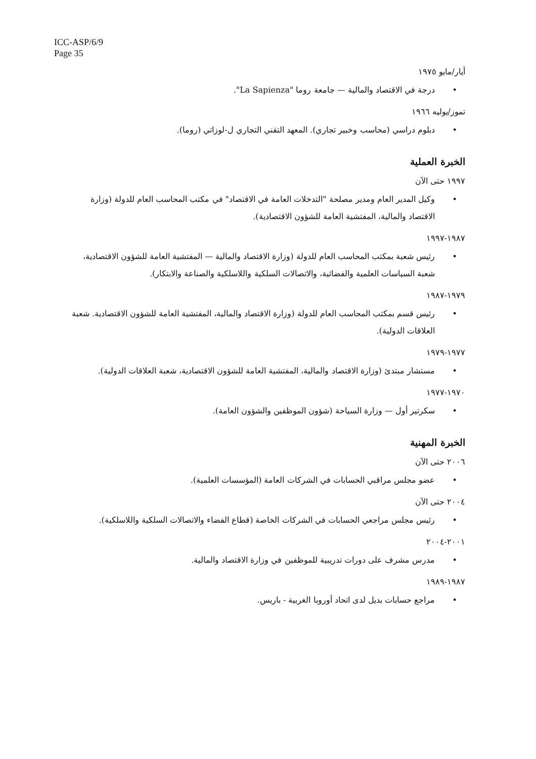ICC-ASP/6/9
Page 35
أيار/مايو ١٩٧٥
• درجة في الاقتصاد والمالية — جامعة روما "La Sapienza".
تموز/يوليه ١٩٦٦
• دبلوم دراسي (محاسب وخبير تجاري). المعهد التقني التجاري ل-لوزاتي (روما).
الخبرة العملية
١٩٩٧ حتى الآن
• وكيل المدير العام ومدير مصلحة "التدخلات العامة في الاقتصاد" في مكتب المحاسب العام للدولة (وزارة الاقتصاد والمالية، المفتشية العامة للشؤون الاقتصادية).
١٩٨٧-١٩٩٧
• رئيس شعبة بمكتب المحاسب العام للدولة (وزارة الاقتصاد والمالية — المفتشية العامة للشؤون الاقتصادية، شعبة السياسات العلمية والفضائية، والاتصالات السلكية واللاسلكية والصناعة والابتكار).
١٩٧٩-١٩٨٧
• رئيس قسم بمكتب المحاسب العام للدولة (وزارة الاقتصاد والمالية، المفتشية العامة للشؤون الاقتصادية. شعبة العلاقات الدولية).
١٩٧٧-١٩٧٩
• مستشار مبتدئ (وزارة الاقتصاد والمالية، المفتشية العامة للشؤون الاقتصادية، شعبة العلاقات الدولية).
١٩٧٠-١٩٧٧
• سكرتير أول — وزارة السياحة (شؤون الموظفين والشؤون العامة).
الخبرة المهنية
٢٠٠٦ حتى الآن
• عضو مجلس مراقبي الحسابات في الشركات العامة (المؤسسات العلمية).
٢٠٠٤ حتى الآن
• رئيس مجلس مراجعي الحسابات في الشركات الخاصة (قطاع الفضاء والاتصالات السلكية واللاسلكية).
٢٠٠١-٢٠٠٤
• مدرس مشرف على دورات تدريبية للموظفين في وزارة الاقتصاد والمالية.
١٩٨٧-١٩٨٩
• مراجع حسابات بديل لدى اتحاد أوروبا الغربية - باريس.